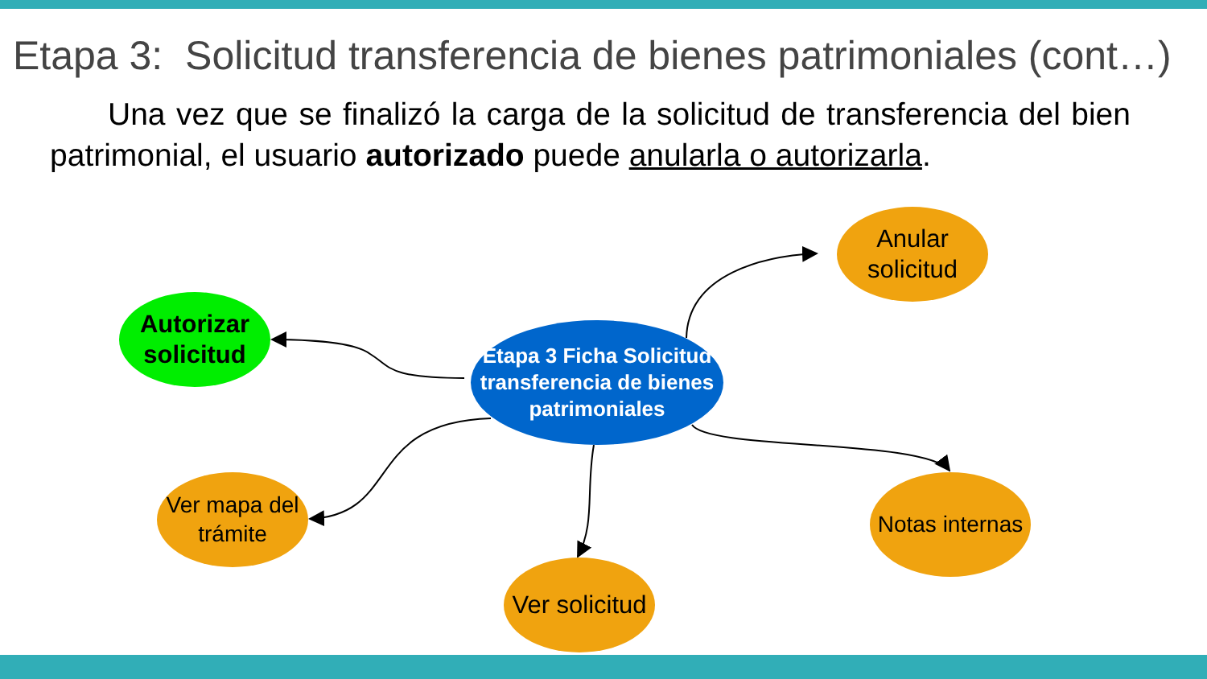Etapa 3: Solicitud transferencia de bienes patrimoniales (cont…)
Una vez que se finalizó la carga de la solicitud de transferencia del bien patrimonial, el usuario autorizado puede anularla o autorizarla.
Etapa 3 Ficha Solicitud transferencia de bienes patrimoniales
Anular solicitud
Autorizar solicitud
Ver mapa del trámite
Ver solicitud
Notas internas